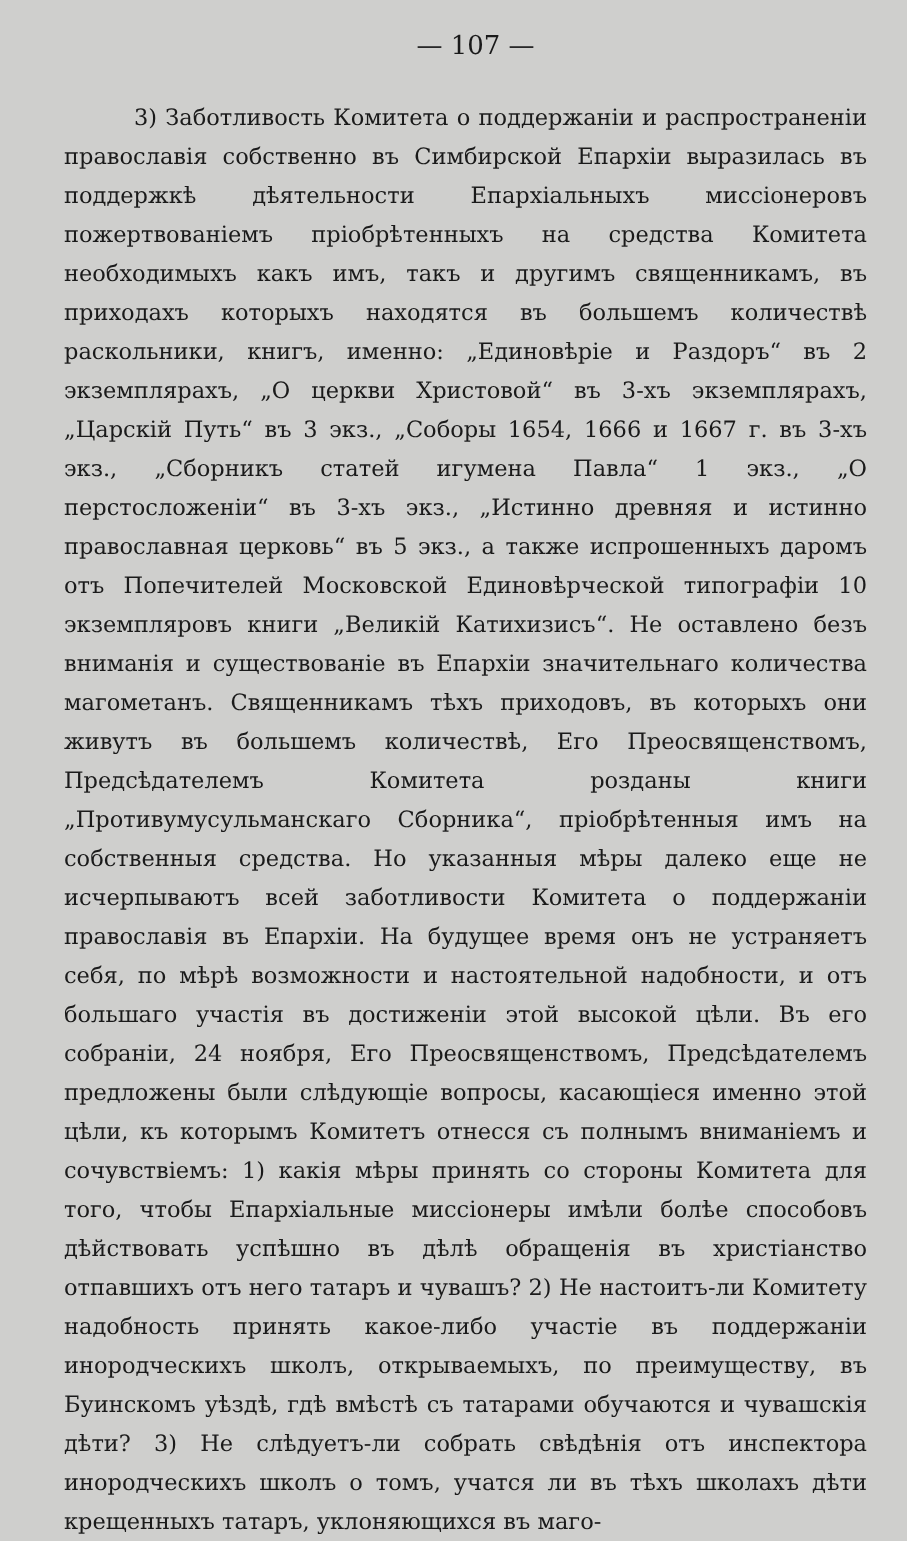— 107 —
3) Заботливость Комитета о поддержаніи и распространеніи православія собственно въ Симбирской Епархіи выразилась въ поддержкѣ дѣятельности Епархіальныхъ миссіонеровъ пожертвованіемъ пріобрѣтенныхъ на средства Комитета необходимыхъ какъ имъ, такъ и другимъ священникамъ, въ приходахъ которыхъ находятся въ большемъ количествѣ раскольники, книгъ, именно: „Единовѣріе и Раздоръ“ въ 2 экземплярахъ, „О церкви Христовой“ въ 3-хъ экземплярахъ, „Царскій Путь“ въ 3 экз., „Соборы 1654, 1666 и 1667 г. въ 3-хъ экз., „Сборникъ статей игумена Павла“ 1 экз., „О перстосложеніи“ въ 3-хъ экз., „Истинно древняя и истинно православная церковь“ въ 5 экз., а также испрошенныхъ даромъ отъ Попечителей Московской Единовѣрческой типографіи 10 экземпляровъ книги „Великій Катихизисъ“. Не оставлено безъ вниманія и существованіе въ Епархіи значительнаго количества магометанъ. Священникамъ тѣхъ приходовъ, въ которыхъ они живутъ въ большемъ количествѣ, Его Преосвященствомъ, Предсѣдателемъ Комитета розданы книги „Противумусульманскаго Сборника“, пріобрѣтенныя имъ на собственныя средства. Но указанныя мѣры далеко еще не исчерпываютъ всей заботливости Комитета о поддержаніи православія въ Епархіи. На будущее время онъ не устраняетъ себя, по мѣрѣ возможности и настоятельной надобности, и отъ большаго участія въ достиженіи этой высокой цѣли. Въ его собраніи, 24 ноября, Его Преосвященствомъ, Предсѣдателемъ предложены были слѣдующіе вопросы, касающіеся именно этой цѣли, къ которымъ Комитетъ отнесся съ полнымъ вниманіемъ и сочувствіемъ: 1) какія мѣры принять со стороны Комитета для того, чтобы Епархіальные миссіонеры имѣли болѣе способовъ дѣйствовать успѣшно въ дѣлѣ обращенія въ христіанство отпавшихъ отъ него татаръ и чувашъ? 2) Не настоитъ-ли Комитету надобность принять какое-либо участіе въ поддержаніи инородческихъ школъ, открываемыхъ, по преимуществу, въ Буинскомъ уѣздѣ, гдѣ вмѣстѣ съ татарами обучаются и чувашскія дѣти? 3) Не слѣдуетъ-ли собрать свѣдѣнія отъ инспектора инородческихъ школъ о томъ, учатся ли въ тѣхъ школахъ дѣти крещенныхъ татаръ, уклоняющихся въ маго-